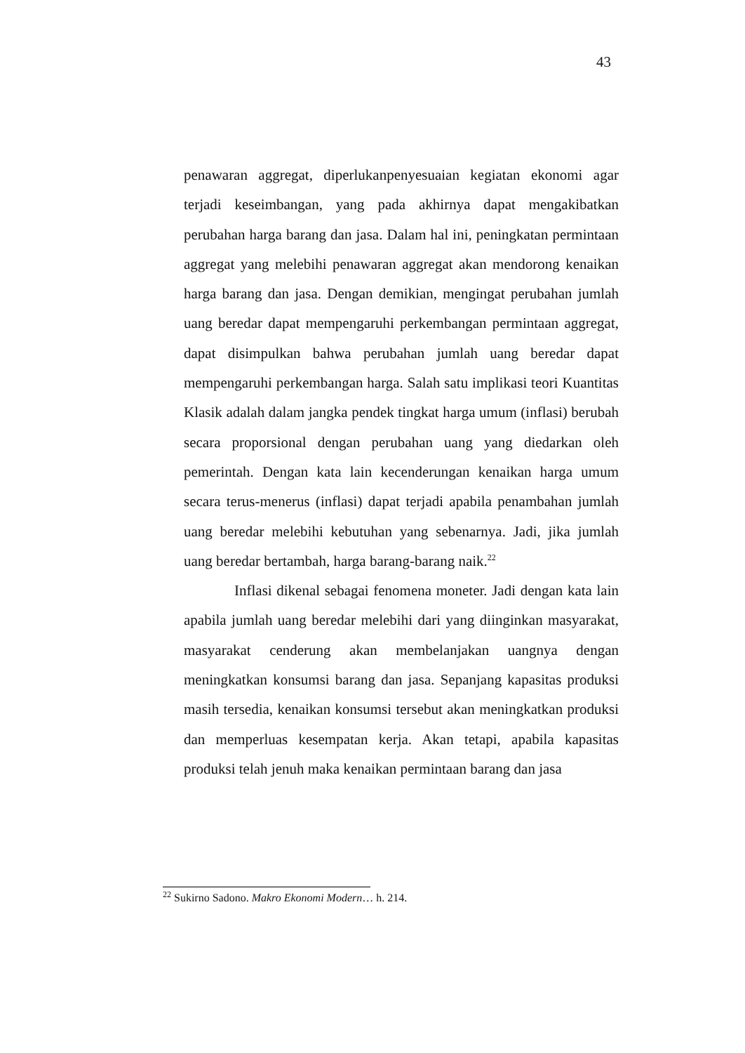43
penawaran aggregat, diperlukanpenyesuaian kegiatan ekonomi agar terjadi keseimbangan, yang pada akhirnya dapat mengakibatkan perubahan harga barang dan jasa. Dalam hal ini, peningkatan permintaan aggregat yang melebihi penawaran aggregat akan mendorong kenaikan harga barang dan jasa. Dengan demikian, mengingat perubahan jumlah uang beredar dapat mempengaruhi perkembangan permintaan aggregat, dapat disimpulkan bahwa perubahan jumlah uang beredar dapat mempengaruhi perkembangan harga. Salah satu implikasi teori Kuantitas Klasik adalah dalam jangka pendek tingkat harga umum (inflasi) berubah secara proporsional dengan perubahan uang yang diedarkan oleh pemerintah. Dengan kata lain kecenderungan kenaikan harga umum secara terus-menerus (inflasi) dapat terjadi apabila penambahan jumlah uang beredar melebihi kebutuhan yang sebenarnya. Jadi, jika jumlah uang beredar bertambah, harga barang-barang naik.<sup>22</sup>
Inflasi dikenal sebagai fenomena moneter. Jadi dengan kata lain apabila jumlah uang beredar melebihi dari yang diinginkan masyarakat, masyarakat cenderung akan membelanjakan uangnya dengan meningkatkan konsumsi barang dan jasa. Sepanjang kapasitas produksi masih tersedia, kenaikan konsumsi tersebut akan meningkatkan produksi dan memperluas kesempatan kerja. Akan tetapi, apabila kapasitas produksi telah jenuh maka kenaikan permintaan barang dan jasa
<sup>22</sup> Sukirno Sadono. Makro Ekonomi Modern… h. 214.